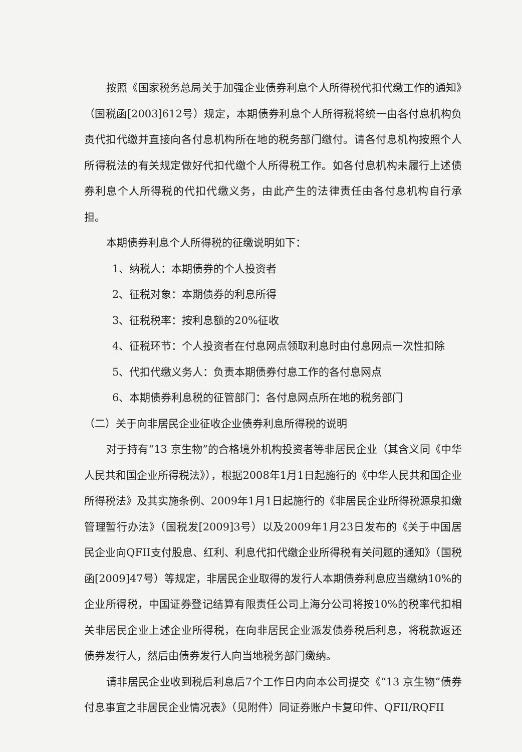按照《国家税务总局关于加强企业债券利息个人所得税代扣代缴工作的通知》（国税函[2003]612号）规定，本期债券利息个人所得税将统一由各付息机构负责代扣代缴并直接向各付息机构所在地的税务部门缴付。请各付息机构按照个人所得税法的有关规定做好代扣代缴个人所得税工作。如各付息机构未履行上述债券利息个人所得税的代扣代缴义务，由此产生的法律责任由各付息机构自行承担。
本期债券利息个人所得税的征缴说明如下：
1、纳税人：本期债券的个人投资者
2、征税对象：本期债券的利息所得
3、征税税率：按利息额的20%征收
4、征税环节：个人投资者在付息网点领取利息时由付息网点一次性扣除
5、代扣代缴义务人：负责本期债券付息工作的各付息网点
6、本期债券利息税的征管部门：各付息网点所在地的税务部门
（二）关于向非居民企业征收企业债券利息所得税的说明
对于持有“13 京生物”的合格境外机构投资者等非居民企业（其含义同《中华人民共和国企业所得税法》），根据2008年1月1日起施行的《中华人民共和国企业所得税法》及其实施条例、2009年1月1日起施行的《非居民企业所得税源泉扣缴管理暂行办法》（国税发[2009]3号）以及2009年1月23日发布的《关于中国居民企业向QFII支付股息、红利、利息代扣代缴企业所得税有关问题的通知》（国税函[2009]47号）等规定，非居民企业取得的发行人本期债券利息应当缴纳10%的企业所得税，中国证券登记结算有限责任公司上海分公司将按10%的税率代扣相关非居民企业上述企业所得税，在向非居民企业派发债券税后利息，将税款返还债券发行人，然后由债券发行人向当地税务部门缴纳。
请非居民企业收到税后利息后7个工作日内向本公司提交《“13 京生物”债券付息事宜之非居民企业情况表》（见附件）同证券账户卡复印件、QFII/RQFII